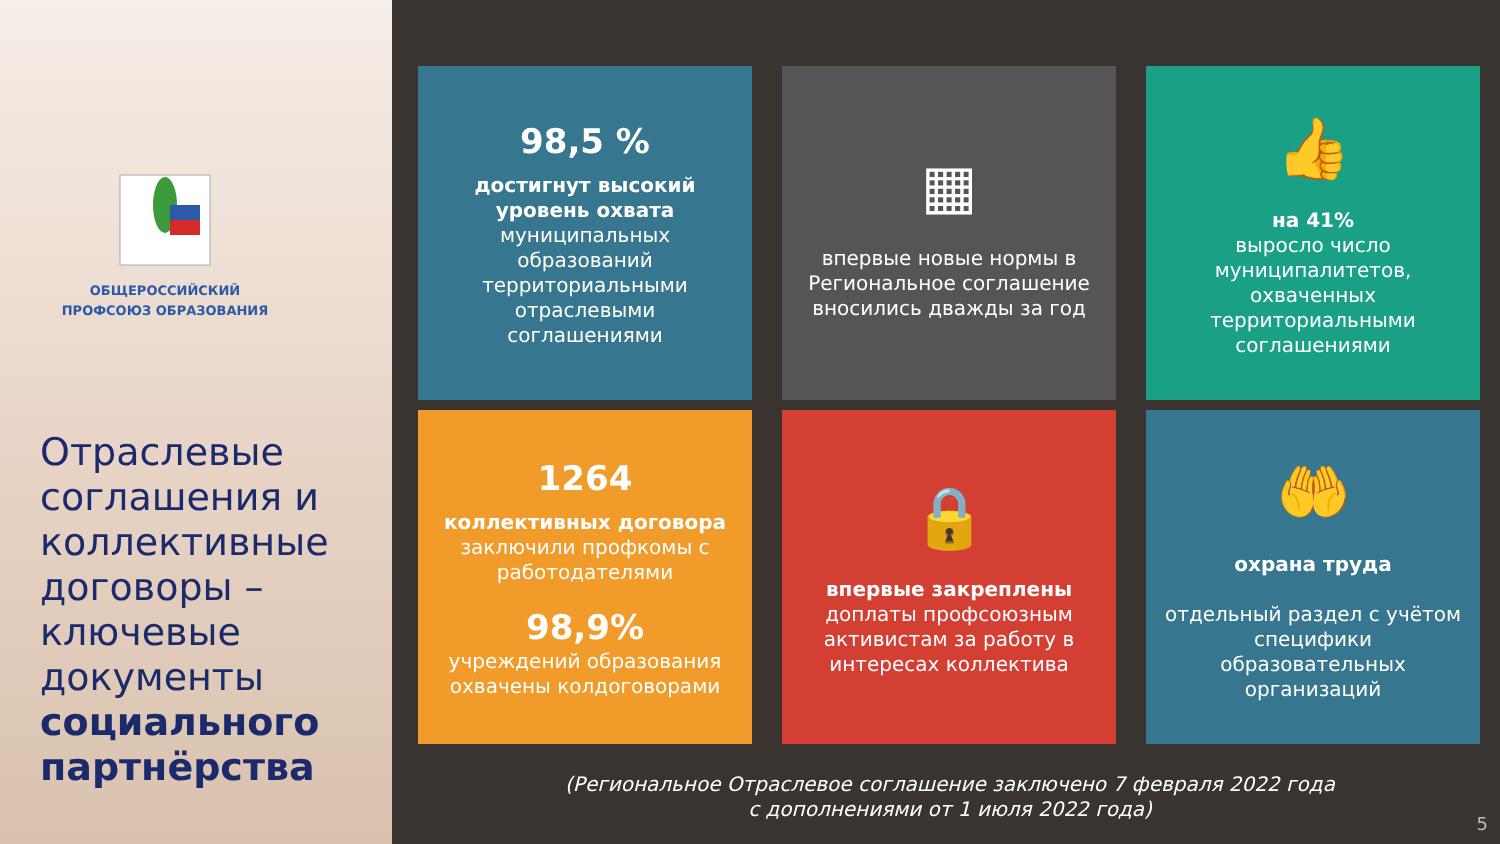ОБЩЕРОССИЙСКИЙ
ПРОФСОЮЗ ОБРАЗОВАНИЯ
Отраслевые соглашения и коллективные договоры – ключевые документы социального партнёрства
98,5 %
достигнут высокий уровень охвата
муниципальных образований территориальными отраслевыми соглашениями
▦
впервые новые нормы в Региональное соглашение вносились дважды за год
👍
на 41%
выросло число муниципалитетов, охваченных территориальными соглашениями
1264
коллективных договора
заключили профкомы с работодателями
98,9%
учреждений образования охвачены колдоговорами
🔒
впервые закреплены
доплаты профсоюзным активистам за работу в интересах коллектива
🤲
охрана труда
отдельный раздел с учётом специфики образовательных организаций
(Региональное Отраслевое соглашение заключено 7 февраля 2022 года
с дополнениями от 1 июля 2022 года)
5